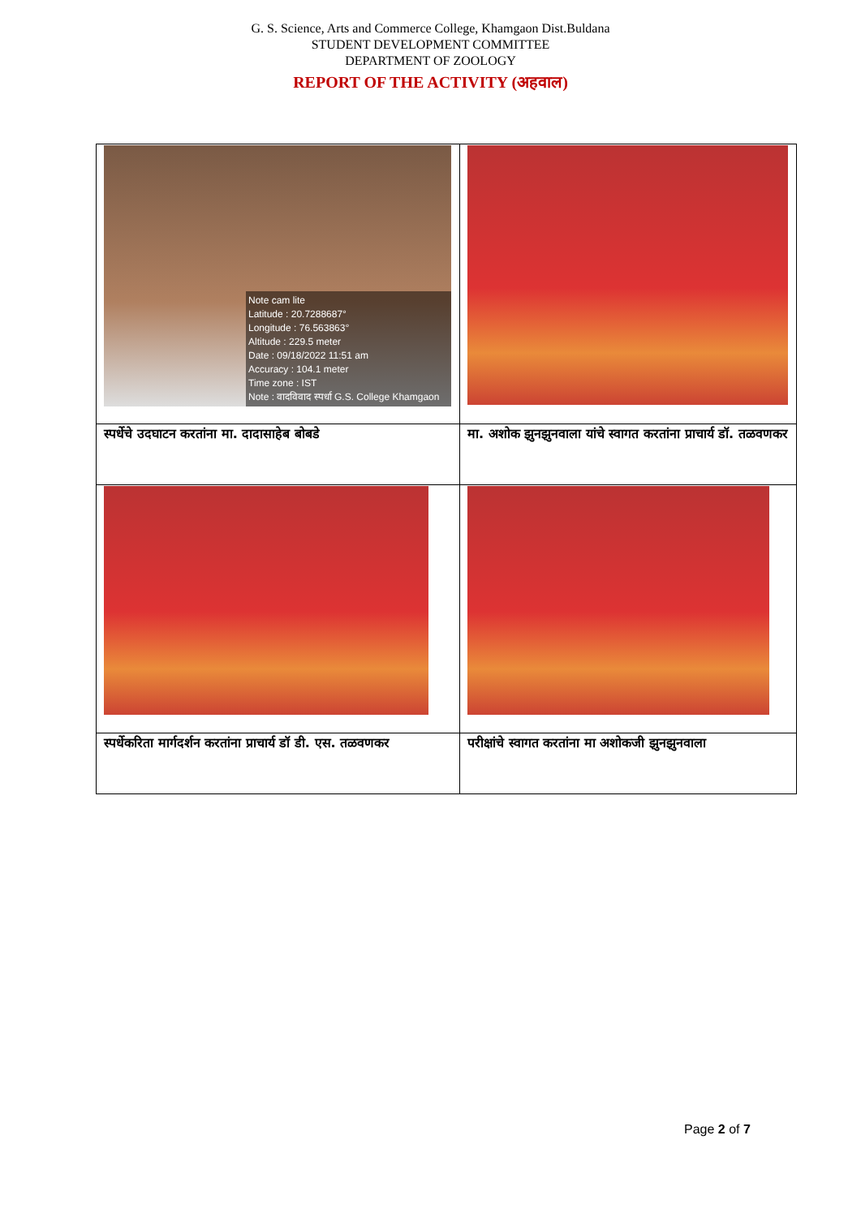G. S. Science, Arts and Commerce College, Khamgaon Dist.Buldana
STUDENT DEVELOPMENT COMMITTEE
DEPARTMENT OF ZOOLOGY
REPORT OF THE ACTIVITY (अहवाल)
| Note cam lite Latitude : 20.7288687° Longitude : 76.563863° Altitude : 229.5 meter Date : 09/18/2022 11:51 am Accuracy : 104.1 meter Time zone : IST Note : वादविवाद स्पर्धा G.S. College Khamgaon | |
| स्पर्धेचे उदघाटन करतांना मा. दादासाहेब बोबडे | मा. अशोक झुनझुनवाला यांचे स्वागत करतांना प्राचार्य डॉ. तळवणकर |
| स्पर्धेकरिता मार्गदर्शन करतांना प्राचार्य डॉ डी. एस. तळवणकर | परीक्षांचे स्वागत करतांना मा अशोकजी झुनझुनवाला |
Page 2 of 7